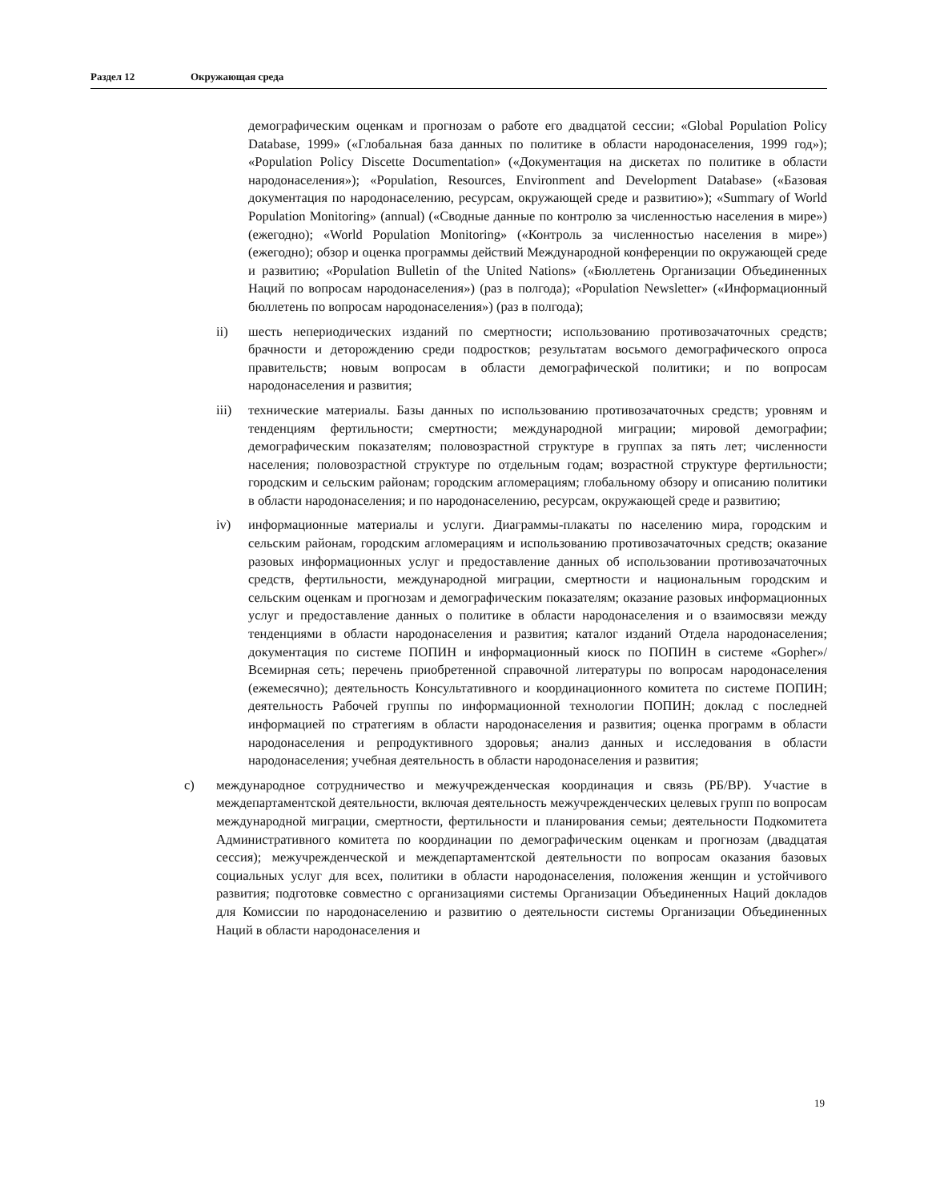Раздел 12 Окружающая среда
демографическим оценкам и прогнозам о работе его двадцатой сессии; «Global Population Policy Database, 1999» («Глобальная база данных по политике в области народонаселения, 1999 год»); «Population Policy Discette Documentation» («Документация на дискетах по политике в области народонаселения»); «Population, Resources, Environment and Development Database» («Базовая документация по народонаселению, ресурсам, окружающей среде и развитию»); «Summary of World Population Monitoring» (annual) («Сводные данные по контролю за численностью населения в мире») (ежегодно); «World Population Monitoring» («Контроль за численностью населения в мире») (ежегодно); обзор и оценка программы действий Международной конференции по окружающей среде и развитию; «Population Bulletin of the United Nations» («Бюллетень Организации Объединенных Наций по вопросам народонаселения») (раз в полгода); «Population Newsletter» («Информационный бюллетень по вопросам народонаселения») (раз в полгода);
ii) шесть непериодических изданий по смертности; использованию противозачаточных средств; брачности и деторождению среди подростков; результатам восьмого демографического опроса правительств; новым вопросам в области демографической политики; и по вопросам народонаселения и развития;
iii) технические материалы. Базы данных по использованию противозачаточных средств; уровням и тенденциям фертильности; смертности; международной миграции; мировой демографии; демографическим показателям; половозрастной структуре в группах за пять лет; численности населения; половозрастной структуре по отдельным годам; возрастной структуре фертильности; городским и сельским районам; городским агломерациям; глобальному обзору и описанию политики в области народонаселения; и по народонаселению, ресурсам, окружающей среде и развитию;
iv) информационные материалы и услуги. Диаграммы-плакаты по населению мира, городским и сельским районам, городским агломерациям и использованию противозачаточных средств; оказание разовых информационных услуг и предоставление данных об использовании противозачаточных средств, фертильности, международной миграции, смертности и национальным городским и сельским оценкам и прогнозам и демографическим показателям; оказание разовых информационных услуг и предоставление данных о политике в области народонаселения и о взаимосвязи между тенденциями в области народонаселения и развития; каталог изданий Отдела народонаселения; документация по системе ПОПИН и информационный киоск по ПОПИН в системе «Gopher»/Всемирная сеть; перечень приобретенной справочной литературы по вопросам народонаселения (ежемесячно); деятельность Консультативного и координационного комитета по системе ПОПИН; деятельность Рабочей группы по информационной технологии ПОПИН; доклад с последней информацией по стратегиям в области народонаселения и развития; оценка программ в области народонаселения и репродуктивного здоровья; анализ данных и исследования в области народонаселения; учебная деятельность в области народонаселения и развития;
c) международное сотрудничество и межучрежденческая координация и связь (РБ/ВР). Участие в междепартаментской деятельности, включая деятельность межучрежденческих целевых групп по вопросам международной миграции, смертности, фертильности и планирования семьи; деятельности Подкомитета Административного комитета по координации по демографическим оценкам и прогнозам (двадцатая сессия); межучрежденческой и междепартаментской деятельности по вопросам оказания базовых социальных услуг для всех, политики в области народонаселения, положения женщин и устойчивого развития; подготовке совместно с организациями системы Организации Объединенных Наций докладов для Комиссии по народонаселению и развитию о деятельности системы Организации Объединенных Наций в области народонаселения и
19